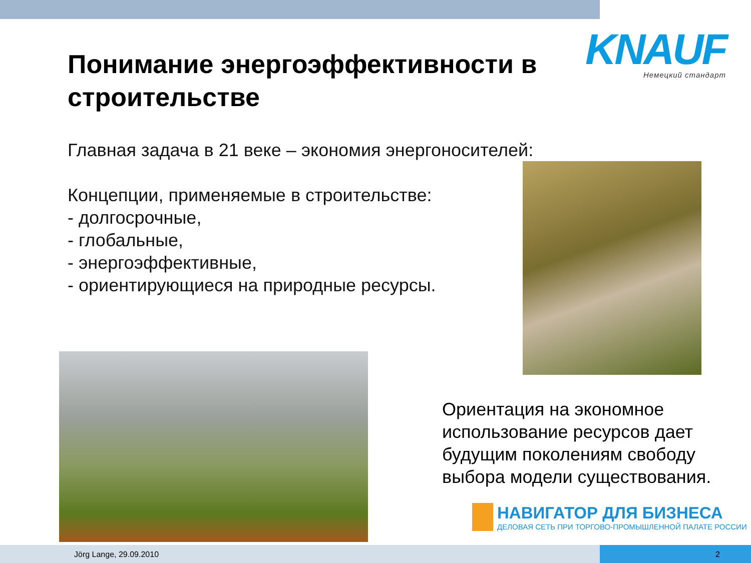KNAUF
Немецкий стандарт
Понимание энергоэффективности в строительстве
Главная задача в 21 веке – экономия энергоносителей:
Концепции, применяемые в строительстве:
- долгосрочные,
- глобальные,
- энергоэффективные,
- ориентирующиеся на природные ресурсы.
Ориентация на экономное использование ресурсов дает будущим поколениям свободу выбора модели существования.
НАВИГАТОР ДЛЯ БИЗНЕСА
ДЕЛОВАЯ СЕТЬ ПРИ ТОРГОВО-ПРОМЫШЛЕННОЙ ПАЛАТЕ РОССИИ
Jörg Lange, 29.09.2010 2